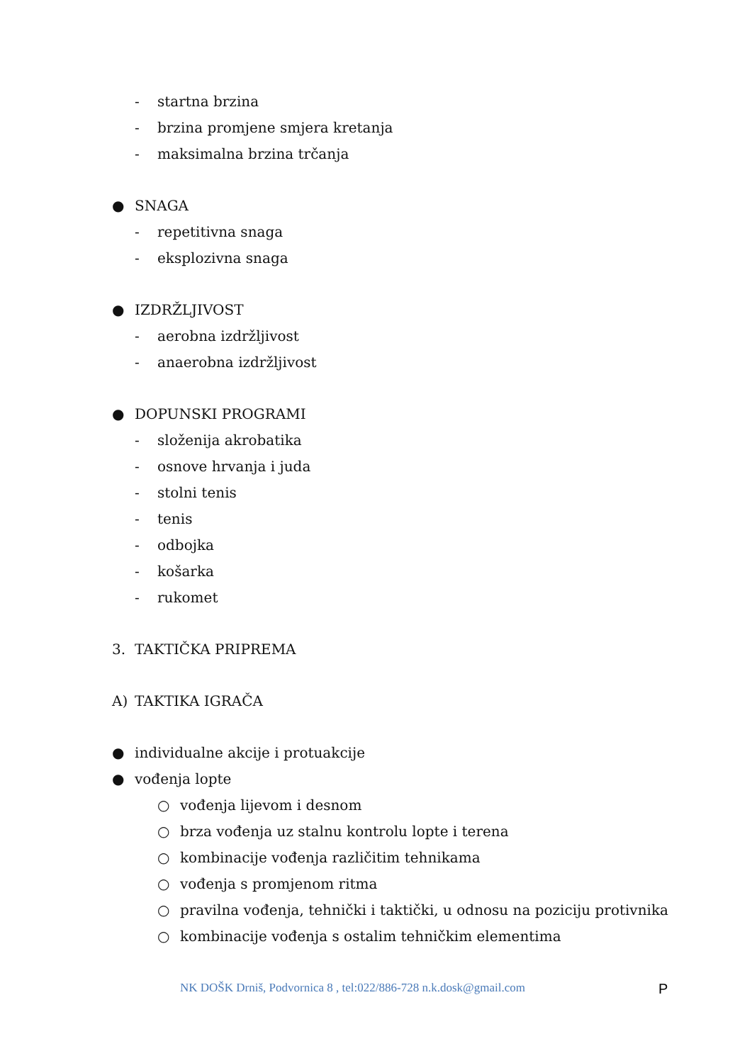- startna brzina
- brzina promjene smjera kretanja
- maksimalna brzina trčanja
● SNAGA
- repetitivna snaga
- eksplozivna snaga
● IZDRŽLJIVOST
- aerobna izdržljivost
- anaerobna izdržljivost
● DOPUNSKI PROGRAMI
- složenija akrobatika
- osnove hrvanja i juda
- stolni tenis
- tenis
- odbojka
- košarka
- rukomet
3. TAKTIČKA PRIPREMA
A) TAKTIKA IGRAČA
● individualne akcije i protuakcije
● vođenja lopte
○ vođenja lijevom i desnom
○ brza vođenja uz stalnu kontrolu lopte i terena
○ kombinacije vođenja različitim tehnikama
○ vođenja s promjenom ritma
○ pravilna vođenja, tehnički i taktički, u odnosu na poziciju protivnika
○ kombinacije vođenja s ostalim tehničkim elementima
NK DOŠK Drniš, Podvornica 8 , tel:022/886-728 n.k.dosk@gmail.com P